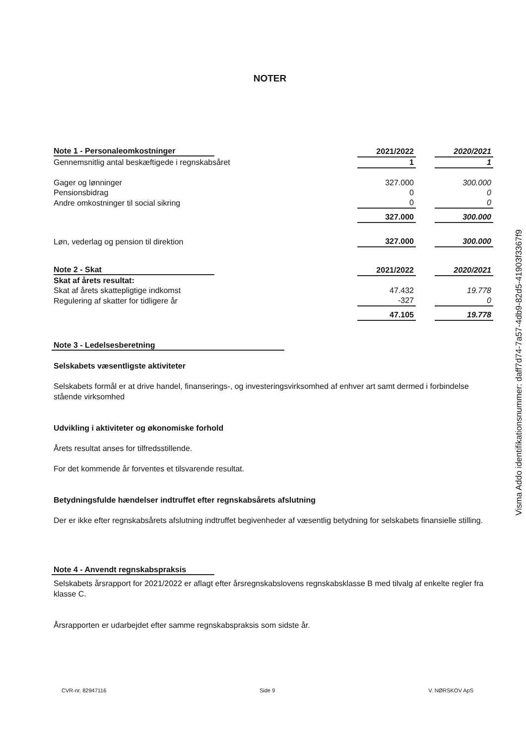NOTER
| Note 1 - Personaleomkostninger | | 2021/2022 | | 2020/2021 |
| Gennemsnitlig antal beskæftigede i regnskabsåret | | 1 | | 1 |
| Gager og lønninger | | 327.000 | | 300.000 |
| Pensionsbidrag | | 0 | | 0 |
| Andre omkostninger til social sikring | | 0 | | 0 |
| | | 327.000 | | 300.000 |
| Løn, vederlag og pension til direktion | | 327.000 | | 300.000 |
| Note 2 - Skat | | 2021/2022 | | 2020/2021 |
| Skat af årets resultat: | | | | |
| Skat af årets skattepligtige indkomst | | 47.432 | | 19.778 |
| Regulering af skatter for tidligere år | | -327 | | 0 |
| | | 47.105 | | 19.778 |
Note 3 - Ledelsesberetning
Selskabets væsentligste aktiviteter
Selskabets formål er at drive handel, finanserings-, og investeringsvirksomhed af enhver art samt dermed i forbindelse stående virksomhed
Udvikling i aktiviteter og økonomiske forhold
Årets resultat anses for tilfredsstillende.
For det kommende år forventes et tilsvarende resultat.
Betydningsfulde hændelser indtruffet efter regnskabsårets afslutning
Der er ikke efter regnskabsårets afslutning indtruffet begivenheder af væsentlig betydning for selskabets finansielle stilling.
Note 4 - Anvendt regnskabspraksis
Selskabets årsrapport for 2021/2022 er aflagt efter årsregnskabslovens regnskabsklasse B med tilvalg af enkelte regler fra klasse C.
Årsrapporten er udarbejdet efter samme regnskabspraksis som sidste år.
CVR-nr. 82947116 Side 9 V. NØRSKOV ApS
Visma Addo identifikationsnummer: daff7d74-7a57-4db9-82d5-41903f3367f9